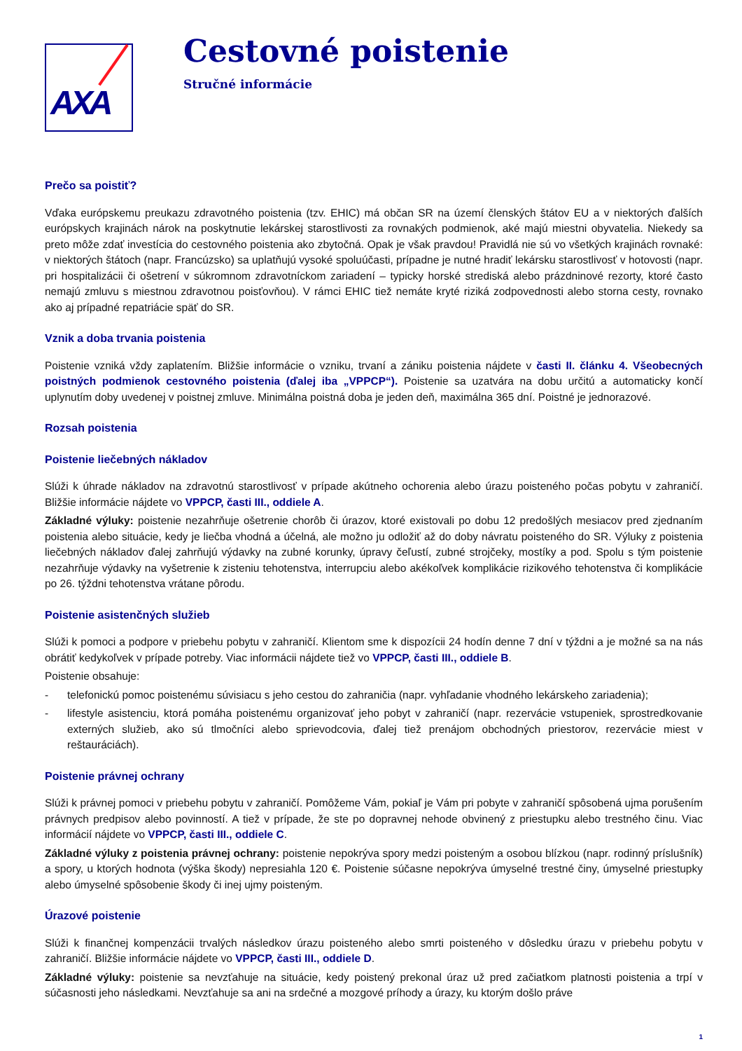AXA
Cestovné poistenie
Stručné informácie
Prečo sa poistiť?
Vďaka európskemu preukazu zdravotného poistenia (tzv. EHIC) má občan SR na území členských štátov EU a v niektorých ďalších európskych krajinách nárok na poskytnutie lekárskej starostlivosti za rovnakých podmienok, aké majú miestni obyvatelia. Niekedy sa preto môže zdať investícia do cestovného poistenia ako zbytočná. Opak je však pravdou! Pravidlá nie sú vo všetkých krajinách rovnaké: v niektorých štátoch (napr. Francúzsko) sa uplatňujú vysoké spoluúčasti, prípadne je nutné hradiť lekársku starostlivosť v hotovosti (napr. pri hospitalizácii či ošetrení v súkromnom zdravotníckom zariadení – typicky horské strediská alebo prázdninové rezorty, ktoré často nemajú zmluvu s miestnou zdravotnou poisťovňou). V rámci EHIC tiež nemáte kryté riziká zodpovednosti alebo storna cesty, rovnako ako aj prípadné repatriácie späť do SR.
Vznik a doba trvania poistenia
Poistenie vzniká vždy zaplatením. Bližšie informácie o vzniku, trvaní a zániku poistenia nájdete v časti II. článku 4. Všeobecných poistných podmienok cestovného poistenia (ďalej iba „VPPCP“). Poistenie sa uzatvára na dobu určitú a automaticky končí uplynutím doby uvedenej v poistnej zmluve. Minimálna poistná doba je jeden deň, maximálna 365 dní. Poistné je jednorazové.
Rozsah poistenia
Poistenie liečebných nákladov
Slúži k úhrade nákladov na zdravotnú starostlivosť v prípade akútneho ochorenia alebo úrazu poisteného počas pobytu v zahraničí. Bližšie informácie nájdete vo VPPCP, časti III., oddiele A.
Základné výluky: poistenie nezahrňuje ošetrenie chorôb či úrazov, ktoré existovali po dobu 12 predošlých mesiacov pred zjednaním poistenia alebo situácie, kedy je liečba vhodná a účelná, ale možno ju odložiť až do doby návratu poisteného do SR. Výluky z poistenia liečebných nákladov ďalej zahrňujú výdavky na zubné korunky, úpravy čeľustí, zubné strojčeky, mostíky a pod. Spolu s tým poistenie nezahrňuje výdavky na vyšetrenie k zisteniu tehotenstva, interrupciu alebo akékoľvek komplikácie rizikového tehotenstva či komplikácie po 26. týždni tehotenstva vrátane pôrodu.
Poistenie asistenčných služieb
Slúži k pomoci a podpore v priebehu pobytu v zahraničí. Klientom sme k dispozícii 24 hodín denne 7 dní v týždni a je možné sa na nás obrátiť kedykoľvek v prípade potreby. Viac informácii nájdete tiež vo VPPCP, časti III., oddiele B.
Poistenie obsahuje:
- telefonickú pomoc poistenému súvisiacu s jeho cestou do zahraničia (napr. vyhľadanie vhodného lekárskeho zariadenia);
- lifestyle asistenciu, ktorá pomáha poistenému organizovať jeho pobyt v zahraničí (napr. rezervácie vstupeniek, sprostredkovanie externých služieb, ako sú tlmočníci alebo sprievodcovia, ďalej tiež prenájom obchodných priestorov, rezervácie miest v reštauráciách).
Poistenie právnej ochrany
Slúži k právnej pomoci v priebehu pobytu v zahraničí. Pomôžeme Vám, pokiaľ je Vám pri pobyte v zahraničí spôsobená ujma porušením právnych predpisov alebo povinností. A tiež v prípade, že ste po dopravnej nehode obvinený z priestupku alebo trestného činu. Viac informácií nájdete vo VPPCP, časti III., oddiele C.
Základné výluky z poistenia právnej ochrany: poistenie nepokrýva spory medzi poisteným a osobou blízkou (napr. rodinný príslušník) a spory, u ktorých hodnota (výška škody) nepresiahla 120 €. Poistenie súčasne nepokrýva úmyselné trestné činy, úmyselné priestupky alebo úmyselné spôsobenie škody či inej ujmy poisteným.
Úrazové poistenie
Slúži k finančnej kompenzácii trvalých následkov úrazu poisteného alebo smrti poisteného v dôsledku úrazu v priebehu pobytu v zahraničí. Bližšie informácie nájdete vo VPPCP, časti III., oddiele D.
Základné výluky: poistenie sa nevzťahuje na situácie, kedy poistený prekonal úraz už pred začiatkom platnosti poistenia a trpí v súčasnosti jeho následkami. Nevzťahuje sa ani na srdečné a mozgové príhody a úrazy, ku ktorým došlo práve
1